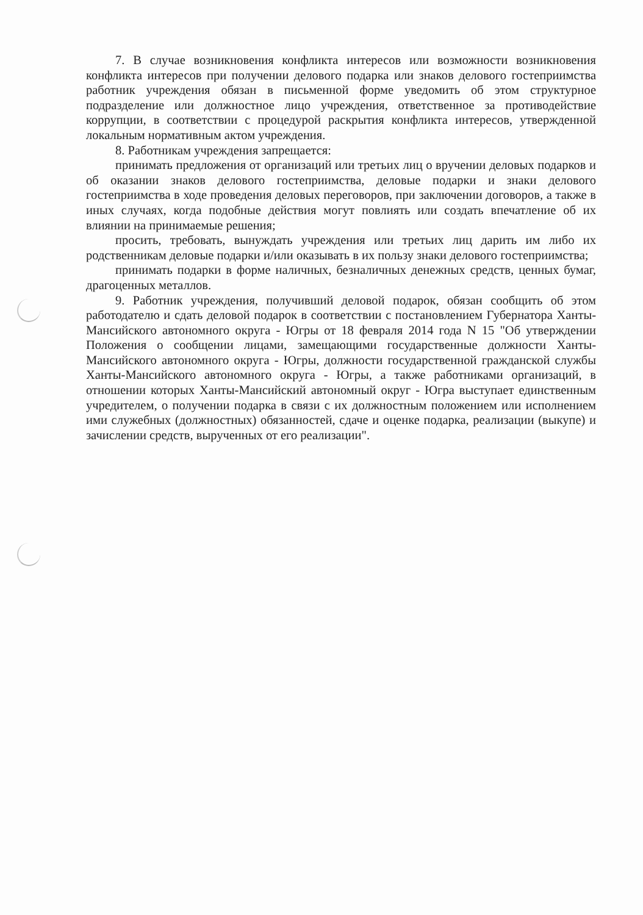7. В случае возникновения конфликта интересов или возможности возникновения конфликта интересов при получении делового подарка или знаков делового гостеприимства работник учреждения обязан в письменной форме уведомить об этом структурное подразделение или должностное лицо учреждения, ответственное за противодействие коррупции, в соответствии с процедурой раскрытия конфликта интересов, утвержденной локальным нормативным актом учреждения.
8. Работникам учреждения запрещается:
принимать предложения от организаций или третьих лиц о вручении деловых подарков и об оказании знаков делового гостеприимства, деловые подарки и знаки делового гостеприимства в ходе проведения деловых переговоров, при заключении договоров, а также в иных случаях, когда подобные действия могут повлиять или создать впечатление об их влиянии на принимаемые решения;
просить, требовать, вынуждать учреждения или третьих лиц дарить им либо их родственникам деловые подарки и/или оказывать в их пользу знаки делового гостеприимства;
принимать подарки в форме наличных, безналичных денежных средств, ценных бумаг, драгоценных металлов.
9. Работник учреждения, получивший деловой подарок, обязан сообщить об этом работодателю и сдать деловой подарок в соответствии с постановлением Губернатора Ханты-Мансийского автономного округа - Югры от 18 февраля 2014 года N 15 "Об утверждении Положения о сообщении лицами, замещающими государственные должности Ханты-Мансийского автономного округа - Югры, должности государственной гражданской службы Ханты-Мансийского автономного округа - Югры, а также работниками организаций, в отношении которых Ханты-Мансийский автономный округ - Югра выступает единственным учредителем, о получении подарка в связи с их должностным положением или исполнением ими служебных (должностных) обязанностей, сдаче и оценке подарка, реализации (выкупе) и зачислении средств, вырученных от его реализации".